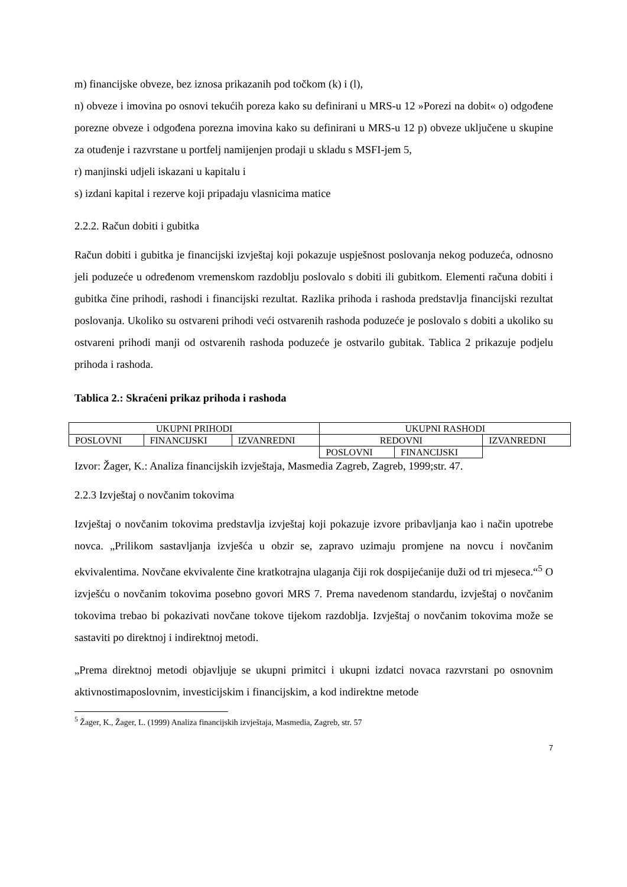m) financijske obveze, bez iznosa prikazanih pod točkom (k) i (l),
n) obveze i imovina po osnovi tekućih poreza kako su definirani u MRS-u 12 »Porezi na dobit« o) odgođene porezne obveze i odgođena porezna imovina kako su definirani u MRS-u 12 p) obveze uključene u skupine za otuđenje i razvrstane u portfelj namijenjen prodaji u skladu s MSFI-jem 5,
r) manjinski udjeli iskazani u kapitalu i
s) izdani kapital i rezerve koji pripadaju vlasnicima matice
2.2.2. Račun dobiti i gubitka
Račun dobiti i gubitka je financijski izvještaj koji pokazuje uspješnost poslovanja nekog poduzeća, odnosno jeli poduzeće u određenom vremenskom razdoblju poslovalo s dobiti ili gubitkom. Elementi računa dobiti i gubitka čine prihodi, rashodi i financijski rezultat. Razlika prihoda i rashoda predstavlja financijski rezultat poslovanja. Ukoliko su ostvareni prihodi veći ostvarenih rashoda poduzeće je poslovalo s dobiti a ukoliko su ostvareni prihodi manji od ostvarenih rashoda poduzeće je ostvarilo gubitak. Tablica 2 prikazuje podjelu prihoda i rashoda.
Tablica 2.: Skraćeni prikaz prihoda i rashoda
| UKUPNI PRIHODI | | | UKUPNI RASHODI | | |
| POSLOVNI | FINANCIJSKI | IZVANREDNI | REDOVNI | | IZVANREDNI |
| | | | POSLOVNI | FINANCIJSKI | |
Izvor: Žager, K.: Analiza financijskih izvještaja, Masmedia Zagreb, Zagreb, 1999;str. 47.
2.2.3 Izvještaj o novčanim tokovima
Izvještaj o novčanim tokovima predstavlja izvještaj koji pokazuje izvore pribavljanja kao i način upotrebe novca. „Prilikom sastavljanja izvješća u obzir se, zapravo uzimaju promjene na novcu i novčanim ekvivalentima. Novčane ekvivalente čine kratkotrajna ulaganja čiji rok dospijećanije duži od tri mjeseca.“<sup>5</sup> O izvješću o novčanim tokovima posebno govori MRS 7. Prema navedenom standardu, izvještaj o novčanim tokovima trebao bi pokazivati novčane tokove tijekom razdoblja. Izvještaj o novčanim tokovima može se sastaviti po direktnoj i indirektnoj metodi.
„Prema direktnoj metodi objavljuje se ukupni primitci i ukupni izdatci novaca razvrstani po osnovnim aktivnostimaposlovnim, investicijskim i financijskim, a kod indirektne metode
<sup>5</sup> Žager, K., Žager, L. (1999) Analiza financijskih izvještaja, Masmedia, Zagreb, str. 57
7